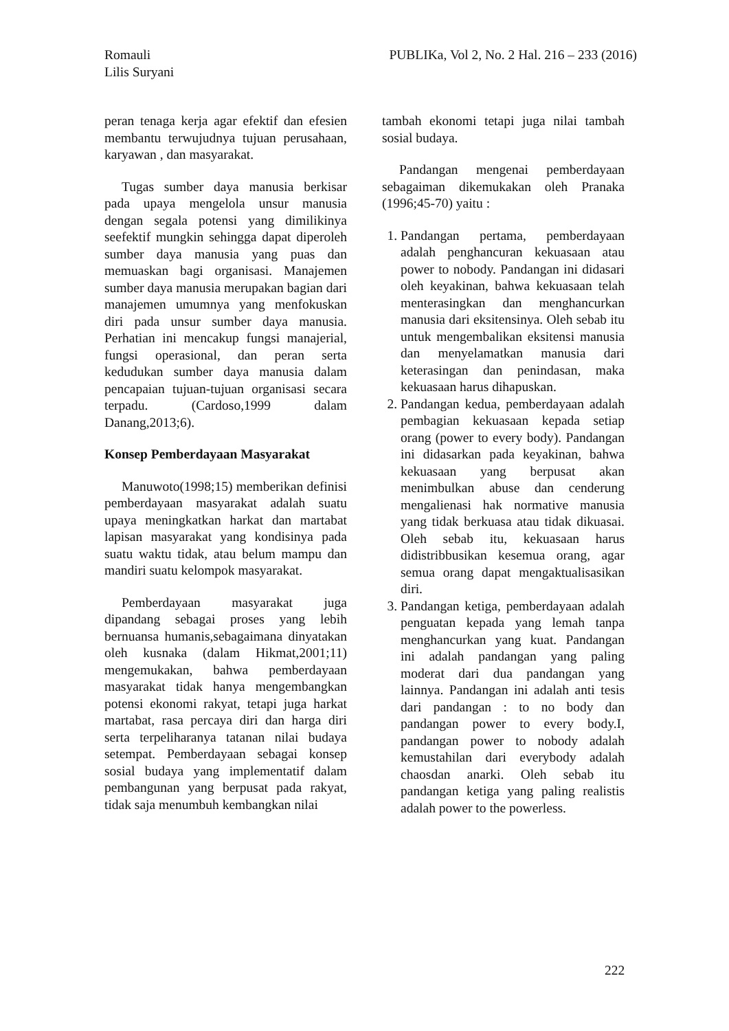Romauli
Lilis Suryani
PUBLIKa, Vol 2, No. 2 Hal. 216 – 233 (2016)
peran tenaga kerja agar efektif dan efesien membantu terwujudnya tujuan perusahaan, karyawan , dan masyarakat.
Tugas sumber daya manusia berkisar pada upaya mengelola unsur manusia dengan segala potensi yang dimilikinya seefektif mungkin sehingga dapat diperoleh sumber daya manusia yang puas dan memuaskan bagi organisasi. Manajemen sumber daya manusia merupakan bagian dari manajemen umumnya yang menfokuskan diri pada unsur sumber daya manusia. Perhatian ini mencakup fungsi manajerial, fungsi operasional, dan peran serta kedudukan sumber daya manusia dalam pencapaian tujuan-tujuan organisasi secara terpadu. (Cardoso,1999 dalam Danang,2013;6).
Konsep Pemberdayaan Masyarakat
Manuwoto(1998;15) memberikan definisi pemberdayaan masyarakat adalah suatu upaya meningkatkan harkat dan martabat lapisan masyarakat yang kondisinya pada suatu waktu tidak, atau belum mampu dan mandiri suatu kelompok masyarakat.
Pemberdayaan masyarakat juga dipandang sebagai proses yang lebih bernuansa humanis,sebagaimana dinyatakan oleh kusnaka (dalam Hikmat,2001;11) mengemukakan, bahwa pemberdayaan masyarakat tidak hanya mengembangkan potensi ekonomi rakyat, tetapi juga harkat martabat, rasa percaya diri dan harga diri serta terpeliharanya tatanan nilai budaya setempat. Pemberdayaan sebagai konsep sosial budaya yang implementatif dalam pembangunan yang berpusat pada rakyat, tidak saja menumbuh kembangkan nilai
tambah ekonomi tetapi juga nilai tambah sosial budaya.
Pandangan mengenai pemberdayaan sebagaiman dikemukakan oleh Pranaka (1996;45-70) yaitu :
1. Pandangan pertama, pemberdayaan adalah penghancuran kekuasaan atau power to nobody. Pandangan ini didasari oleh keyakinan, bahwa kekuasaan telah menterasingkan dan menghancurkan manusia dari eksitensinya. Oleh sebab itu untuk mengembalikan eksitensi manusia dan menyelamatkan manusia dari keterasingan dan penindasan, maka kekuasaan harus dihapuskan.
2. Pandangan kedua, pemberdayaan adalah pembagian kekuasaan kepada setiap orang (power to every body). Pandangan ini didasarkan pada keyakinan, bahwa kekuasaan yang berpusat akan menimbulkan abuse dan cenderung mengalienasi hak normative manusia yang tidak berkuasa atau tidak dikuasai. Oleh sebab itu, kekuasaan harus didistribbusikan kesemua orang, agar semua orang dapat mengaktualisasikan diri.
3. Pandangan ketiga, pemberdayaan adalah penguatan kepada yang lemah tanpa menghancurkan yang kuat. Pandangan ini adalah pandangan yang paling moderat dari dua pandangan yang lainnya. Pandangan ini adalah anti tesis dari pandangan : to no body dan pandangan power to every body.I, pandangan power to nobody adalah kemustahilan dari everybody adalah chaosdan anarki. Oleh sebab itu pandangan ketiga yang paling realistis adalah power to the powerless.
222